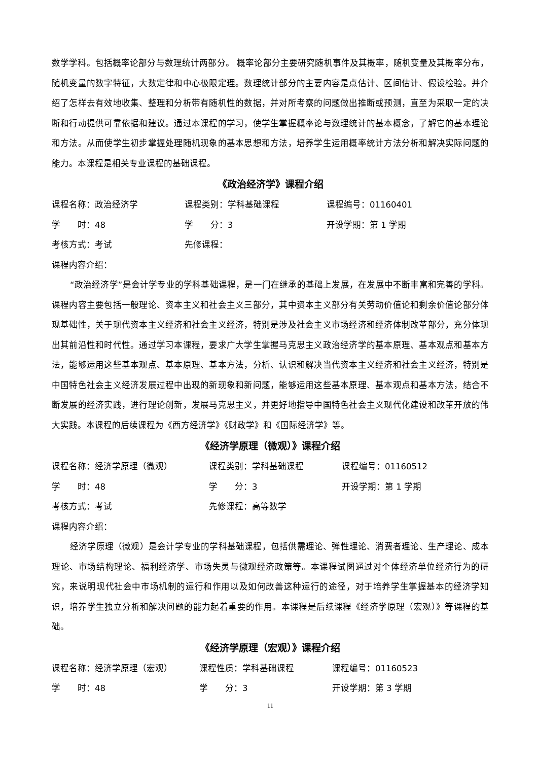数学学科。包括概率论部分与数理统计两部分。 概率论部分主要研究随机事件及其概率，随机变量及其概率分布，随机变量的数字特征，大数定律和中心极限定理。数理统计部分的主要内容是点估计、区间估计、假设检验。并介绍了怎样去有效地收集、整理和分析带有随机性的数据，并对所考察的问题做出推断或预测，直至为采取一定的决断和行动提供可靠依据和建议。通过本课程的学习，使学生掌握概率论与数理统计的基本概念，了解它的基本理论和方法。从而使学生初步掌握处理随机现象的基本思想和方法，培养学生运用概率统计方法分析和解决实际问题的能力。本课程是相关专业课程的基础课程。
《政治经济学》课程介绍
课程名称：政治经济学 课程类别：学科基础课程 课程编号：01160401
学　　时：48 学　　分：3 开设学期：第 1 学期
考核方式：考试 先修课程：
课程内容介绍：
“政治经济学”是会计学专业的学科基础课程，是一门在继承的基础上发展，在发展中不断丰富和完善的学科。课程内容主要包括一般理论、资本主义和社会主义三部分，其中资本主义部分有关劳动价值论和剩余价值论部分体现基础性，关于现代资本主义经济和社会主义经济，特别是涉及社会主义市场经济和经济体制改革部分，充分体现出其前沿性和时代性。通过学习本课程，要求广大学生掌握马克思主义政治经济学的基本原理、基本观点和基本方法，能够运用这些基本观点、基本原理、基本方法，分析、认识和解决当代资本主义经济和社会主义经济，特别是中国特色社会主义经济发展过程中出现的新现象和新问题，能够运用这些基本原理、基本观点和基本方法，结合不断发展的经济实践，进行理论创新，发展马克思主义，并更好地指导中国特色社会主义现代化建设和改革开放的伟大实践。本课程的后续课程为《西方经济学》《财政学》和《国际经济学》等。
《经济学原理（微观）》课程介绍
课程名称：经济学原理（微观） 课程类别：学科基础课程 课程编号：01160512
学　　时：48 学　　分：3 开设学期：第 1 学期
考核方式：考试 先修课程：高等数学
课程内容介绍：
经济学原理（微观）是会计学专业的学科基础课程，包括供需理论、弹性理论、消费者理论、生产理论、成本理论、市场结构理论、福利经济学、市场失灵与微观经济政策等。本课程试图通过对个体经济单位经济行为的研究，来说明现代社会中市场机制的运行和作用以及如何改善这种运行的途径，对于培养学生掌握基本的经济学知识，培养学生独立分析和解决问题的能力起着重要的作用。本课程是后续课程《经济学原理（宏观）》等课程的基础。
《经济学原理（宏观）》课程介绍
课程名称：经济学原理（宏观） 课程性质：学科基础课程 课程编号：01160523
学　　时：48 学　　分：3 开设学期：第 3 学期
11